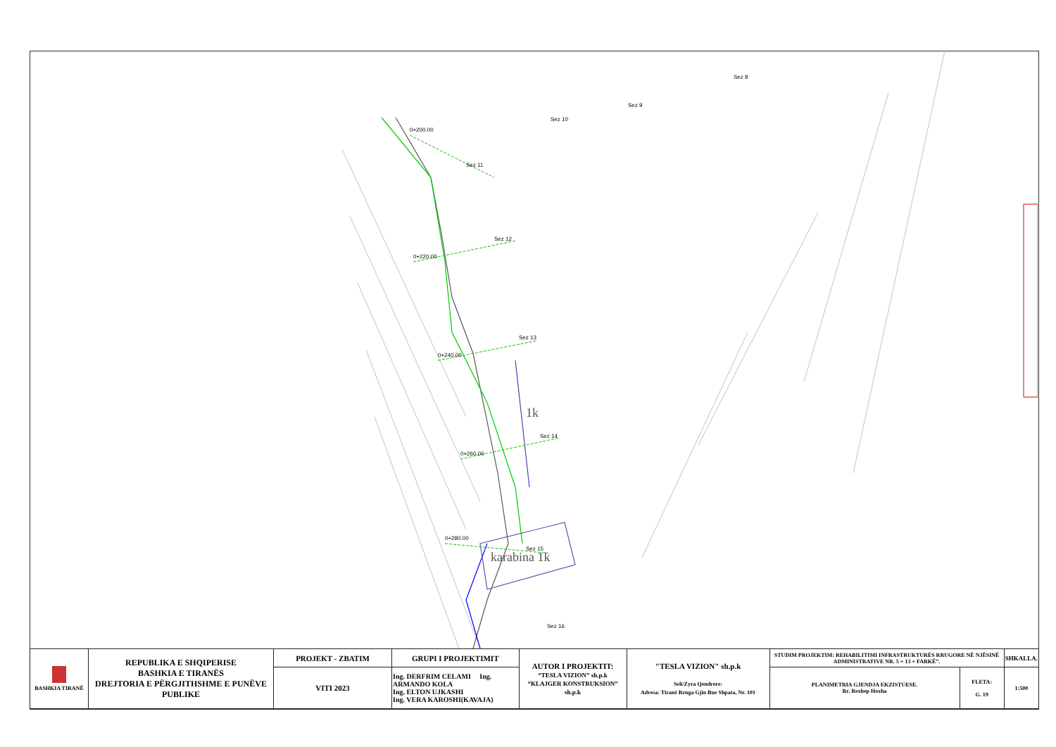0+200.00
Sez 11
0+220.00
Sez 12
0+240.00
Sez 13
0+260.00
Sez 14
0+280.00
Sez 15
Sez 16
Sez 10
Sez 9
Sez 8
1k
karabina 1k
| BASHKIA TIRANË | REPUBLIKA E SHQIPERISE BASHKIA E TIRANËS DREJTORIA E PËRGJITHSHME E PUNËVE PUBLIKE | PROJEKT - ZBATIM | GRUPI I PROJEKTIMIT | AUTOR I PROJEKTIT: “TESLA VIZION” sh.p.k “KLAJGER KONSTRUKSION” sh.p.k | "TESLA VIZION" sh.p.k Seli/Zyra Qendrore: Adresa: Tiranë Rruga Gjin Bue Shpata, Nr. 101 | STUDIM PROJEKTIM: REHABILITIMI INFRASTRUKTURËS RRUGORE NË NJËSINË ADMINISTRATIVE NR. 5 + 13 + FARKË”. | | SHKALLA. |
| | | VITI 2023 | Ing. DERFRIM CELAMI Ing. ARMANDO KOLA Ing. ELTON UJKASHI Ing. VERA KAROSHI(KAVAJA) | | | PLANIMETRIA GJENDJA EKZISTUESE. Rr. Rexhep Hoxha | FLETA: G. 19 | 1:500 |